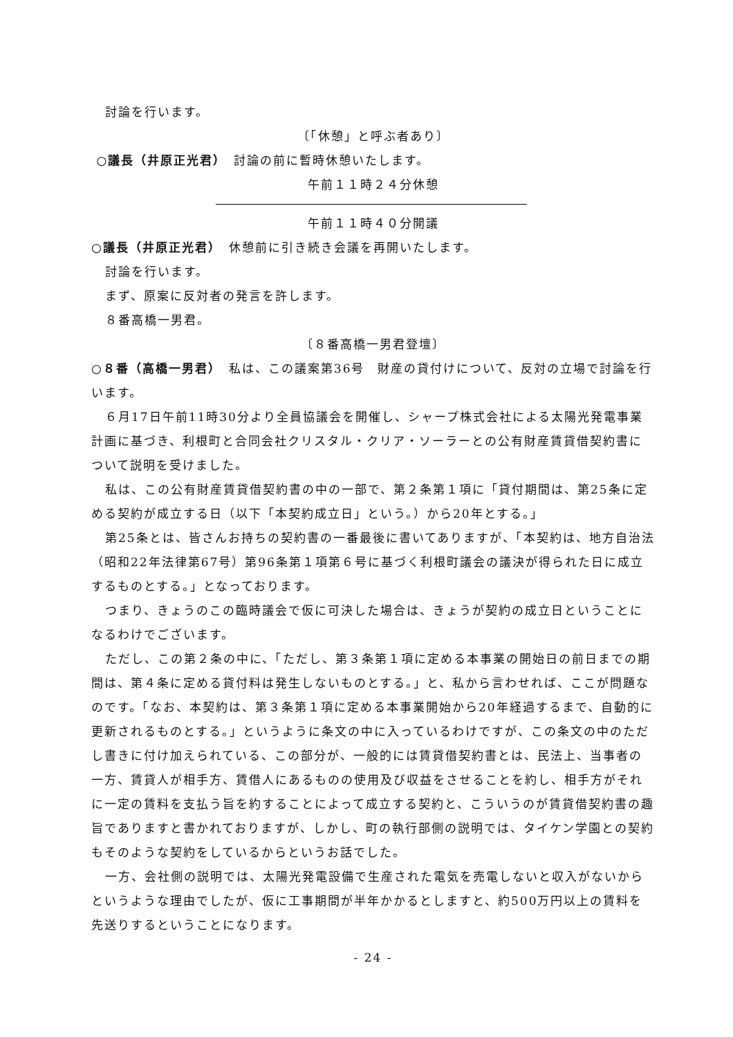討論を行います。
〔「休憩」と呼ぶ者あり〕
○議長（井原正光君）　討論の前に暫時休憩いたします。
午前１１時２４分休憩
午前１１時４０分開議
○議長（井原正光君）　休憩前に引き続き会議を再開いたします。
討論を行います。
まず、原案に反対者の発言を許します。
８番高橋一男君。
〔８番高橋一男君登壇〕
○８番（高橋一男君）　私は、この議案第36号　財産の貸付けについて、反対の立場で討論を行います。
６月17日午前11時30分より全員協議会を開催し、シャープ株式会社による太陽光発電事業計画に基づき、利根町と合同会社クリスタル・クリア・ソーラーとの公有財産賃貸借契約書について説明を受けました。
私は、この公有財産賃貸借契約書の中の一部で、第２条第１項に「貸付期間は、第25条に定める契約が成立する日（以下「本契約成立日」という。）から20年とする。」
第25条とは、皆さんお持ちの契約書の一番最後に書いてありますが、「本契約は、地方自治法（昭和22年法律第67号）第96条第１項第６号に基づく利根町議会の議決が得られた日に成立するものとする。」となっております。
つまり、きょうのこの臨時議会で仮に可決した場合は、きょうが契約の成立日ということになるわけでございます。
ただし、この第２条の中に、「ただし、第３条第１項に定める本事業の開始日の前日までの期間は、第４条に定める貸付料は発生しないものとする。」と、私から言わせれば、ここが問題なのです。「なお、本契約は、第３条第１項に定める本事業開始から20年経過するまで、自動的に更新されるものとする。」というように条文の中に入っているわけですが、この条文の中のただし書きに付け加えられている、この部分が、一般的には賃貸借契約書とは、民法上、当事者の一方、賃貸人が相手方、賃借人にあるものの使用及び収益をさせることを約し、相手方がそれに一定の賃料を支払う旨を約することによって成立する契約と、こういうのが賃貸借契約書の趣旨でありますと書かれておりますが、しかし、町の執行部側の説明では、タイケン学園との契約もそのような契約をしているからというお話でした。
一方、会社側の説明では、太陽光発電設備で生産された電気を売電しないと収入がないからというような理由でしたが、仮に工事期間が半年かかるとしますと、約500万円以上の賃料を先送りするということになります。
- 24 -